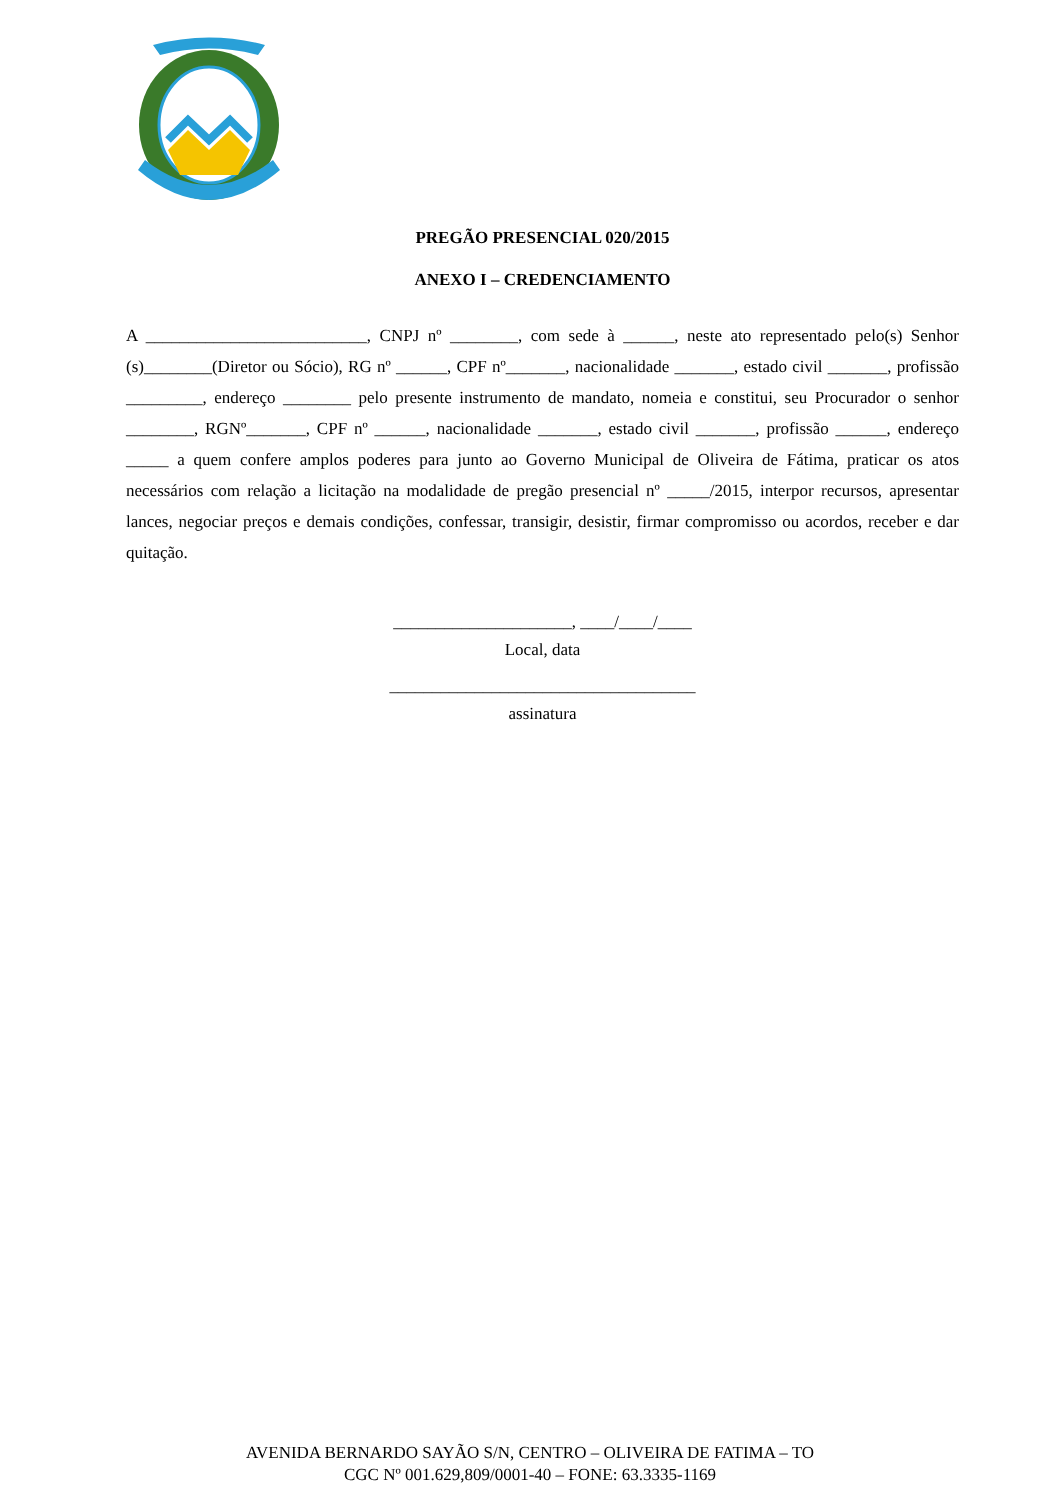PREGÃO PRESENCIAL 020/2015
ANEXO I – CREDENCIAMENTO
A __________________________, CNPJ nº ________, com sede à ______, neste ato representado pelo(s) Senhor (s)________(Diretor ou Sócio), RG nº ______, CPF nº_______, nacionalidade _______, estado civil _______, profissão _________, endereço ________ pelo presente instrumento de mandato, nomeia e constitui, seu Procurador o senhor ________, RGNº_______, CPF nº ______, nacionalidade _______, estado civil _______, profissão ______, endereço _____ a quem confere amplos poderes para junto ao Governo Municipal de Oliveira de Fátima, praticar os atos necessários com relação a licitação na modalidade de pregão presencial nº _____/2015, interpor recursos, apresentar lances, negociar preços e demais condições, confessar, transigir, desistir, firmar compromisso ou acordos, receber e dar quitação.
_____________________, ____/____/____
Local, data
____________________________________
assinatura
AVENIDA BERNARDO SAYÃO S/N, CENTRO – OLIVEIRA DE FATIMA – TO
CGC Nº 001.629,809/0001-40 – FONE: 63.3335-1169